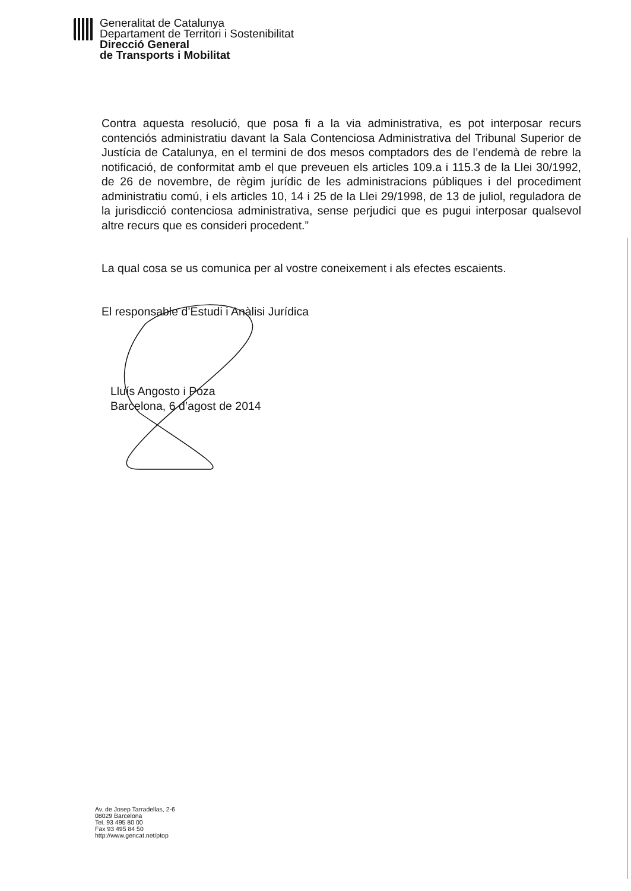Generalitat de Catalunya
Departament de Territori i Sostenibilitat
Direcció General
de Transports i Mobilitat
Contra aquesta resolució, que posa fi a la via administrativa, es pot interposar recurs contenciós administratiu davant la Sala Contenciosa Administrativa del Tribunal Superior de Justícia de Catalunya, en el termini de dos mesos comptadors des de l’endemà de rebre la notificació, de conformitat amb el que preveuen els articles 109.a i 115.3 de la Llei 30/1992, de 26 de novembre, de règim jurídic de les administracions públiques i del procediment administratiu comú, i els articles 10, 14 i 25 de la Llei 29/1998, de 13 de juliol, reguladora de la jurisdicció contenciosa administrativa, sense perjudici que es pugui interposar qualsevol altre recurs que es consideri procedent.”
La qual cosa se us comunica per al vostre coneixement i als efectes escaients.
El responsable d’Estudi i Anàlisi Jurídica
Lluís Angosto i Poza
Barcelona, 6 d’agost de 2014
Av. de Josep Tarradellas, 2-6
08029 Barcelona
Tel. 93 495 80 00
Fax 93 495 84 50
http://www.gencat.net/ptop